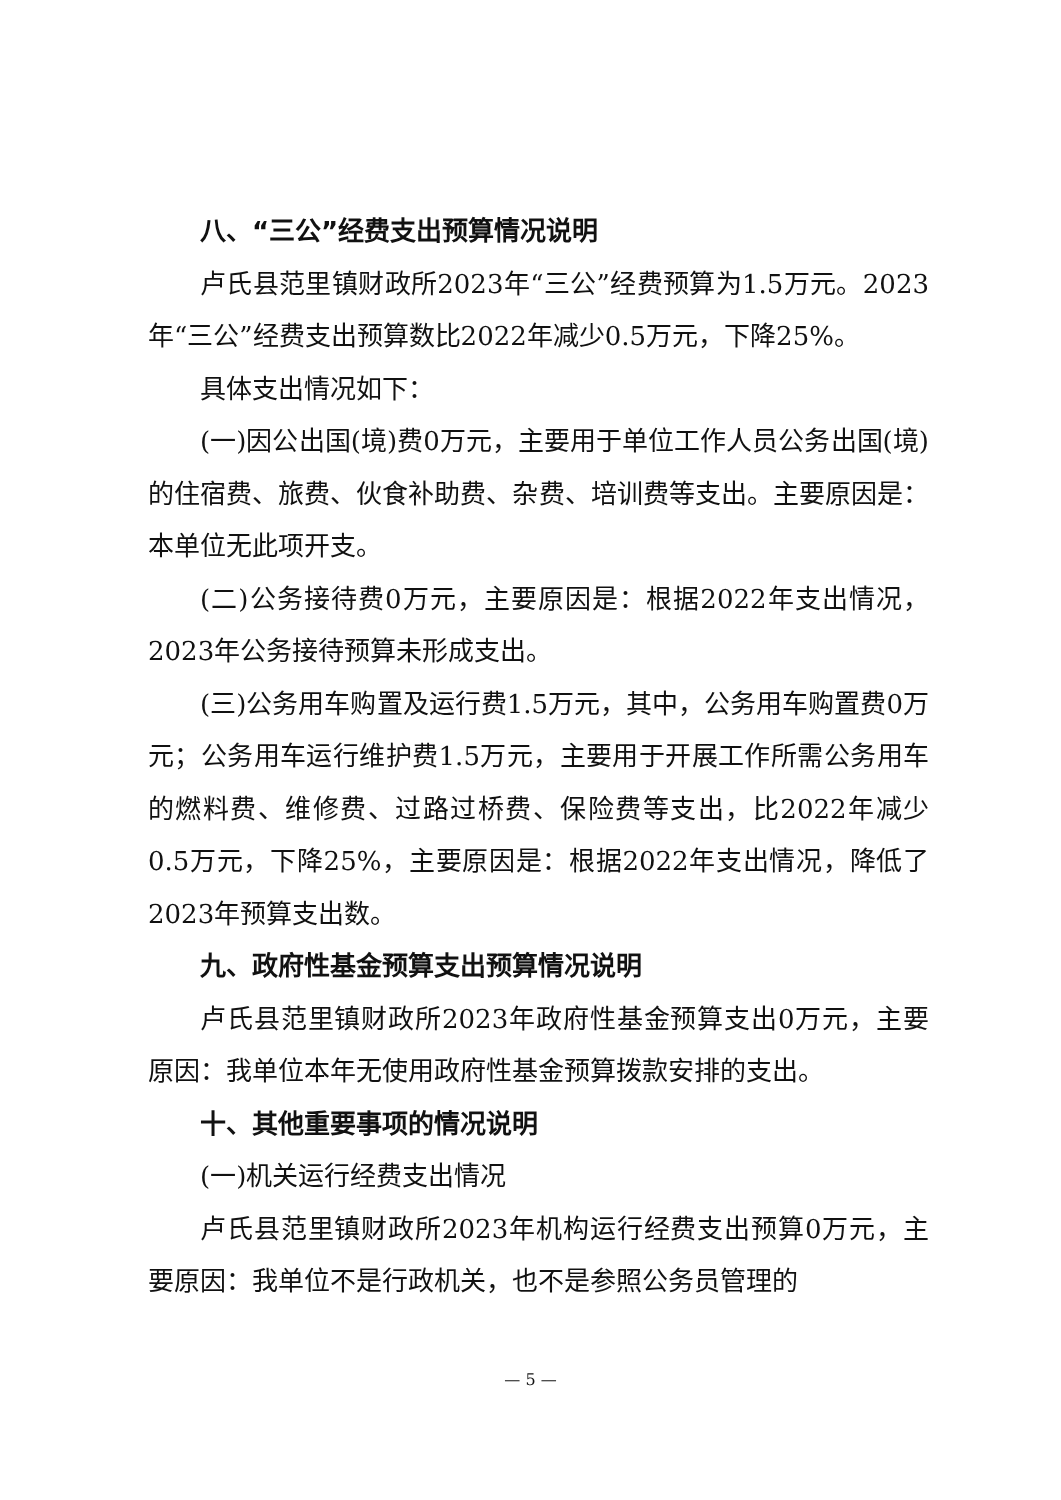八、“三公”经费支出预算情况说明
卢氏县范里镇财政所2023年“三公”经费预算为1.5万元。2023年“三公”经费支出预算数比2022年减少0.5万元，下降25%。
具体支出情况如下：
(一)因公出国(境)费0万元，主要用于单位工作人员公务出国(境)的住宿费、旅费、伙食补助费、杂费、培训费等支出。主要原因是：本单位无此项开支。
(二)公务接待费0万元，主要原因是：根据2022年支出情况，2023年公务接待预算未形成支出。
(三)公务用车购置及运行费1.5万元，其中，公务用车购置费0万元；公务用车运行维护费1.5万元，主要用于开展工作所需公务用车的燃料费、维修费、过路过桥费、保险费等支出，比2022年减少0.5万元，下降25%，主要原因是：根据2022年支出情况，降低了2023年预算支出数。
九、政府性基金预算支出预算情况说明
卢氏县范里镇财政所2023年政府性基金预算支出0万元，主要原因：我单位本年无使用政府性基金预算拨款安排的支出。
十、其他重要事项的情况说明
(一)机关运行经费支出情况
卢氏县范里镇财政所2023年机构运行经费支出预算0万元，主要原因：我单位不是行政机关，也不是参照公务员管理的
— 5 —